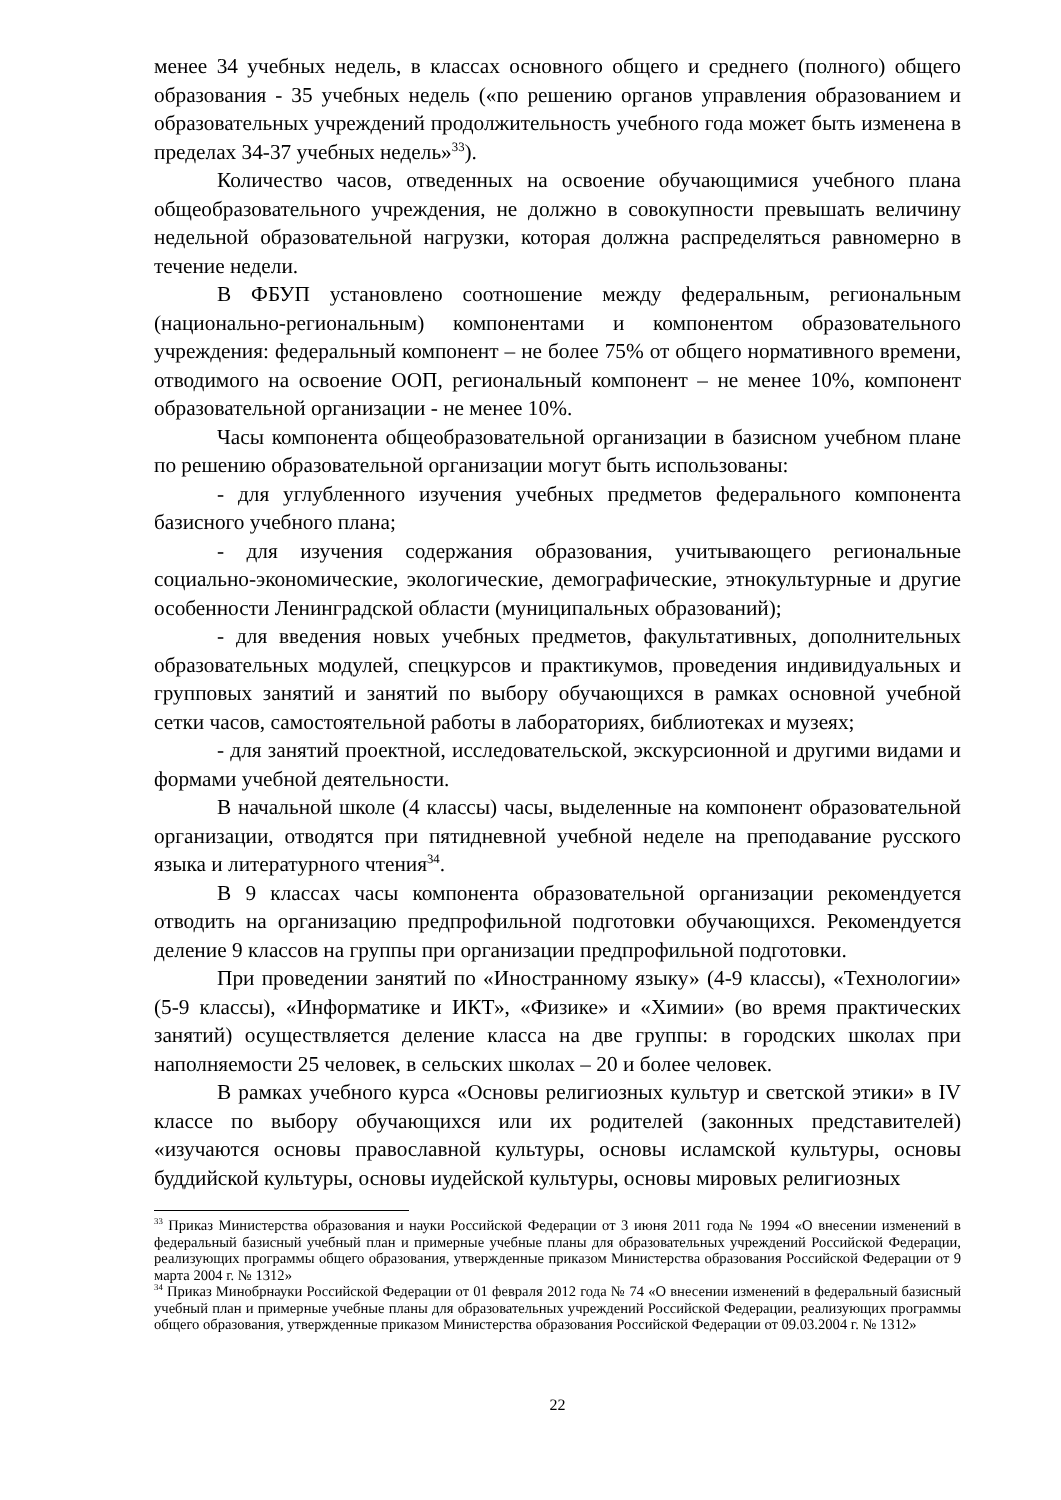менее 34 учебных недель, в классах основного общего и среднего (полного) общего образования - 35 учебных недель («по решению органов управления образованием и образовательных учреждений продолжительность учебного года может быть изменена в пределах 34-37 учебных недель»<sup>33</sup>).
Количество часов, отведенных на освоение обучающимися учебного плана общеобразовательного учреждения, не должно в совокупности превышать величину недельной образовательной нагрузки, которая должна распределяться равномерно в течение недели.
В ФБУП установлено соотношение между федеральным, региональным (национально-региональным) компонентами и компонентом образовательного учреждения: федеральный компонент – не более 75% от общего нормативного времени, отводимого на освоение ООП, региональный компонент – не менее 10%, компонент образовательной организации - не менее 10%.
Часы компонента общеобразовательной организации в базисном учебном плане по решению образовательной организации могут быть использованы:
- для углубленного изучения учебных предметов федерального компонента базисного учебного плана;
- для изучения содержания образования, учитывающего региональные социально-экономические, экологические, демографические, этнокультурные и другие особенности Ленинградской области (муниципальных образований);
- для введения новых учебных предметов, факультативных, дополнительных образовательных модулей, спецкурсов и практикумов, проведения индивидуальных и групповых занятий и занятий по выбору обучающихся в рамках основной учебной сетки часов, самостоятельной работы в лабораториях, библиотеках и музеях;
- для занятий проектной, исследовательской, экскурсионной и другими видами и формами учебной деятельности.
В начальной школе (4 классы) часы, выделенные на компонент образовательной организации, отводятся при пятидневной учебной неделе на преподавание русского языка и литературного чтения<sup>34</sup>.
В 9 классах часы компонента образовательной организации рекомендуется отводить на организацию предпрофильной подготовки обучающихся. Рекомендуется деление 9 классов на группы при организации предпрофильной подготовки.
При проведении занятий по «Иностранному языку» (4-9 классы), «Технологии» (5-9 классы), «Информатике и ИКТ», «Физике» и «Химии» (во время практических занятий) осуществляется деление класса на две группы: в городских школах при наполняемости 25 человек, в сельских школах – 20 и более человек.
В рамках учебного курса «Основы религиозных культур и светской этики» в IV классе по выбору обучающихся или их родителей (законных представителей) «изучаются основы православной культуры, основы исламской культуры, основы буддийской культуры, основы иудейской культуры, основы мировых религиозных
<sup>33</sup> Приказ Министерства образования и науки Российской Федерации от 3 июня 2011 года № 1994 «О внесении изменений в федеральный базисный учебный план и примерные учебные планы для образовательных учреждений Российской Федерации, реализующих программы общего образования, утвержденные приказом Министерства образования Российской Федерации от 9 марта 2004 г. № 1312»
<sup>34</sup> Приказ Минобрнауки Российской Федерации от 01 февраля 2012 года № 74 «О внесении изменений в федеральный базисный учебный план и примерные учебные планы для образовательных учреждений Российской Федерации, реализующих программы общего образования, утвержденные приказом Министерства образования Российской Федерации от 09.03.2004 г. № 1312»
22